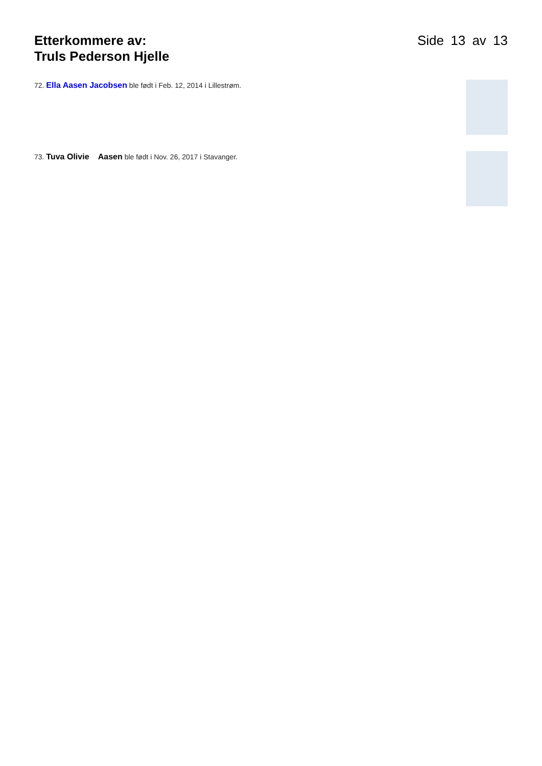Etterkommere av:
Truls Pederson Hjelle
Side 13 av 13
72. Ella Aasen Jacobsen ble født i Feb. 12, 2014 i Lillestrøm.
73. Tuva Olivie Aasen ble født i Nov. 26, 2017 i Stavanger.